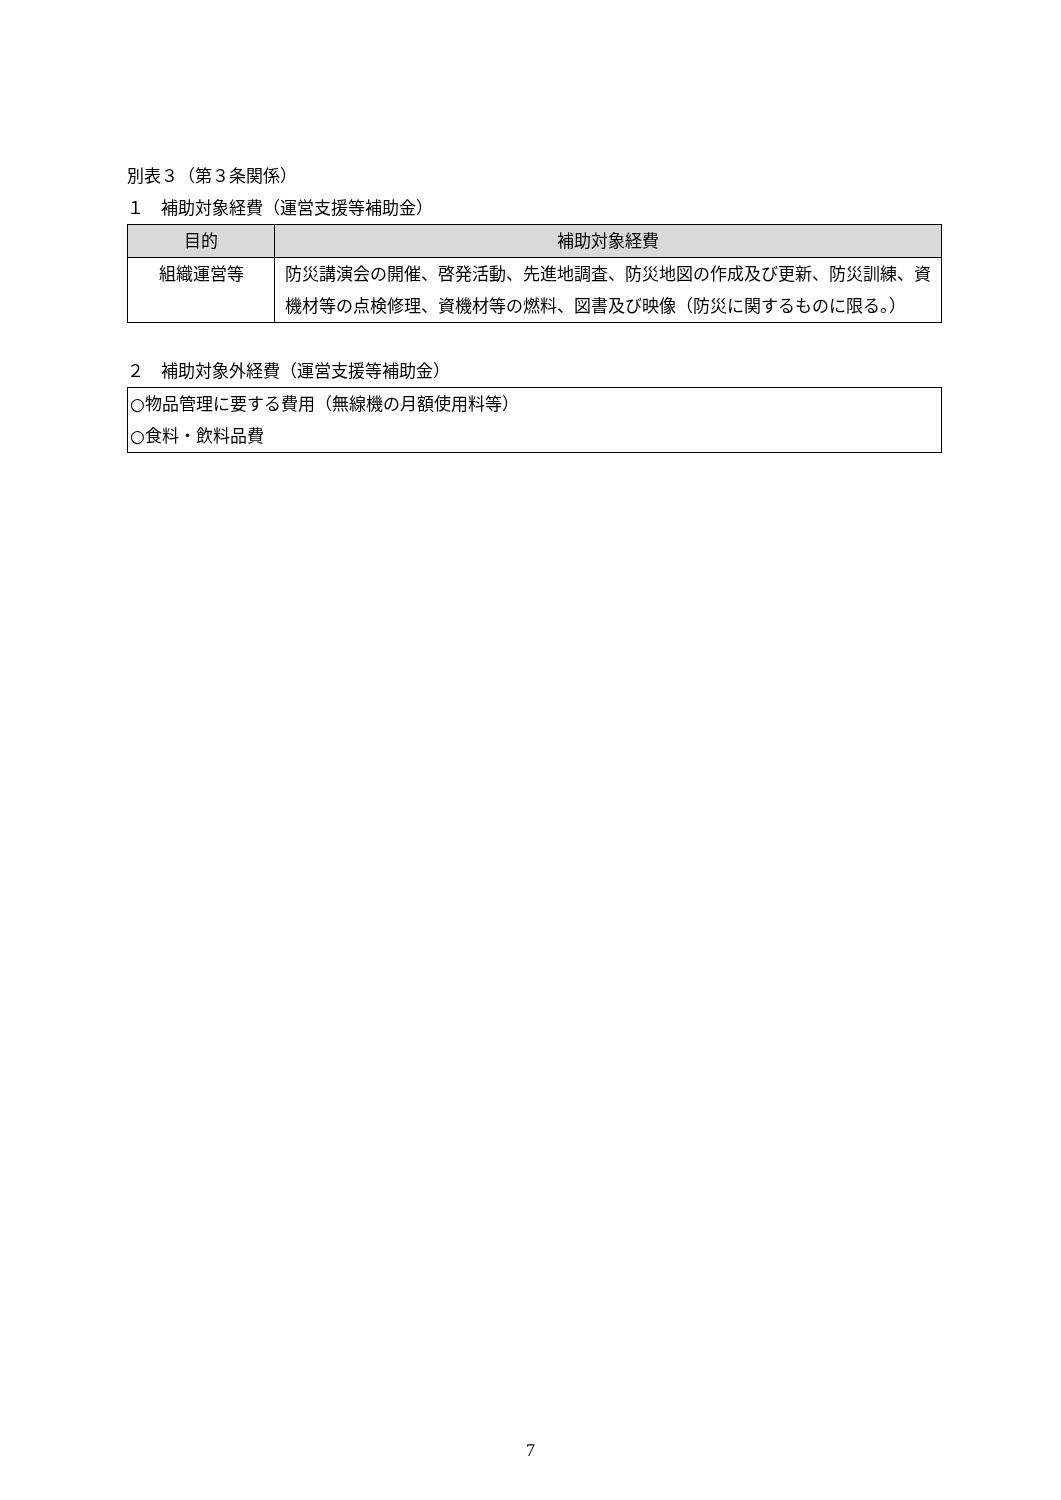別表３（第３条関係）
１　補助対象経費（運営支援等補助金）
| 目的 | 補助対象経費 |
| --- | --- |
| 組織運営等 | 防災講演会の開催、啓発活動、先進地調査、防災地図の作成及び更新、防災訓練、資機材等の点検修理、資機材等の燃料、図書及び映像（防災に関するものに限る。） |
２　補助対象外経費（運営支援等補助金）
| ○物品管理に要する費用（無線機の月額使用料等） ○食料・飲料品費 |
7